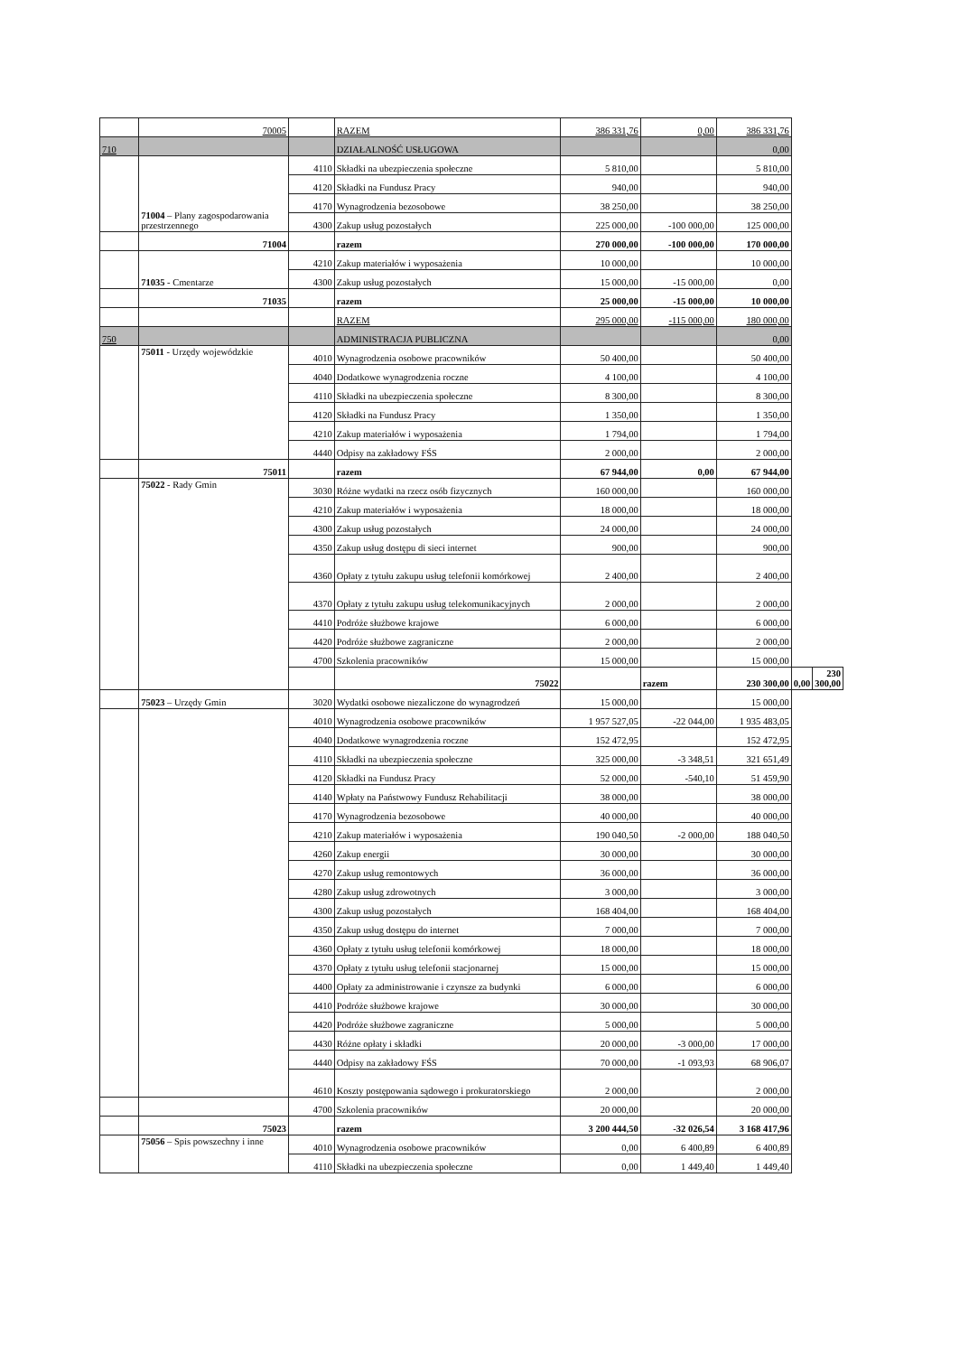| | 70005 | | RAZEM | 386 331,76 | 0,00 | 386 331,76 | | |
| 710 | | | DZIAŁALNOŚĆ USŁUGOWA | | | 0,00 | | |
| | 71004 – Plany zagospodarowania przestrzennego | 4110 | Składki na ubezpieczenia społeczne | 5 810,00 | | 5 810,00 | | |
| | | 4120 | Składki na Fundusz Pracy | 940,00 | | 940,00 | | |
| | | 4170 | Wynagrodzenia bezosobowe | 38 250,00 | | 38 250,00 | | |
| | | 4300 | Zakup usług pozostałych | 225 000,00 | -100 000,00 | 125 000,00 | | |
| | 71004 | | razem | 270 000,00 | -100 000,00 | 170 000,00 | | |
| | 71035 - Cmentarze | 4210 | Zakup materiałów i wyposażenia | 10 000,00 | | 10 000,00 | | |
| | | 4300 | Zakup usług pozostałych | 15 000,00 | -15 000,00 | 0,00 | | |
| | 71035 | | razem | 25 000,00 | -15 000,00 | 10 000,00 | | |
| | | | RAZEM | 295 000,00 | -115 000,00 | 180 000,00 | | |
| 750 | | | ADMINISTRACJA PUBLICZNA | | | 0,00 | | |
| | 75011 - Urzędy wojewódzkie | 4010 | Wynagrodzenia osobowe pracowników | 50 400,00 | | 50 400,00 | | |
| | | 4040 | Dodatkowe wynagrodzenia roczne | 4 100,00 | | 4 100,00 | | |
| | | 4110 | Składki na ubezpieczenia społeczne | 8 300,00 | | 8 300,00 | | |
| | | 4120 | Składki na Fundusz Pracy | 1 350,00 | | 1 350,00 | | |
| | | 4210 | Zakup materiałów i wyposażenia | 1 794,00 | | 1 794,00 | | |
| | | 4440 | Odpisy na zakładowy FŚS | 2 000,00 | | 2 000,00 | | |
| | 75011 | | razem | 67 944,00 | 0,00 | 67 944,00 | | |
| | 75022 - Rady Gmin | 3030 | Różne wydatki na rzecz osób fizycznych | 160 000,00 | | 160 000,00 | | |
| | | 4210 | Zakup materiałów i wyposażenia | 18 000,00 | | 18 000,00 | | |
| | | 4300 | Zakup usług pozostałych | 24 000,00 | | 24 000,00 | | |
| | | 4350 | Zakup usług dostępu di sieci internet | 900,00 | | 900,00 | | |
| | | 4360 | Opłaty z tytułu zakupu usług telefonii komórkowej | 2 400,00 | | 2 400,00 | | |
| | | 4370 | Opłaty z tytułu zakupu usług telekomunikacyjnych | 2 000,00 | | 2 000,00 | | |
| | | 4410 | Podróże służbowe krajowe | 6 000,00 | | 6 000,00 | | |
| | | 4420 | Podróże służbowe zagraniczne | 2 000,00 | | 2 000,00 | | |
| | | 4700 | Szkolenia pracowników | 15 000,00 | | 15 000,00 | | |
| | | | 75022 | | razem | 230 300,00 | 0,00 | 230 300,00 |
| | 75023 – Urzędy Gmin | 3020 | Wydatki osobowe niezaliczone do wynagrodzeń | 15 000,00 | | 15 000,00 | | |
| | | 4010 | Wynagrodzenia osobowe pracowników | 1 957 527,05 | -22 044,00 | 1 935 483,05 | | |
| | | 4040 | Dodatkowe wynagrodzenia roczne | 152 472,95 | | 152 472,95 | | |
| | | 4110 | Składki na ubezpieczenia społeczne | 325 000,00 | -3 348,51 | 321 651,49 | | |
| | | 4120 | Składki na Fundusz Pracy | 52 000,00 | -540,10 | 51 459,90 | | |
| | | 4140 | Wpłaty na Państwowy Fundusz Rehabilitacji | 38 000,00 | | 38 000,00 | | |
| | | 4170 | Wynagrodzenia bezosobowe | 40 000,00 | | 40 000,00 | | |
| | | 4210 | Zakup materiałów i wyposażenia | 190 040,50 | -2 000,00 | 188 040,50 | | |
| | | 4260 | Zakup energii | 30 000,00 | | 30 000,00 | | |
| | | 4270 | Zakup usług remontowych | 36 000,00 | | 36 000,00 | | |
| | | 4280 | Zakup usług zdrowotnych | 3 000,00 | | 3 000,00 | | |
| | | 4300 | Zakup usług pozostałych | 168 404,00 | | 168 404,00 | | |
| | | 4350 | Zakup usług dostępu do internet | 7 000,00 | | 7 000,00 | | |
| | | 4360 | Opłaty z tytułu usług telefonii komórkowej | 18 000,00 | | 18 000,00 | | |
| | | 4370 | Opłaty z tytułu usług telefonii stacjonarnej | 15 000,00 | | 15 000,00 | | |
| | | 4400 | Opłaty za administrowanie i czynsze za budynki | 6 000,00 | | 6 000,00 | | |
| | | 4410 | Podróże służbowe krajowe | 30 000,00 | | 30 000,00 | | |
| | | 4420 | Podróże służbowe zagraniczne | 5 000,00 | | 5 000,00 | | |
| | | 4430 | Różne opłaty i składki | 20 000,00 | -3 000,00 | 17 000,00 | | |
| | | 4440 | Odpisy na zakładowy FŚS | 70 000,00 | -1 093,93 | 68 906,07 | | |
| | | 4610 | Koszty postępowania sądowego i prokuratorskiego | 2 000,00 | | 2 000,00 | | |
| | | 4700 | Szkolenia pracowników | 20 000,00 | | 20 000,00 | | |
| | 75023 | | razem | 3 200 444,50 | -32 026,54 | 3 168 417,96 | | |
| | 75056 – Spis powszechny i inne | 4010 | Wynagrodzenia osobowe pracowników | 0,00 | 6 400,89 | 6 400,89 | | |
| | | 4110 | Składki na ubezpieczenia społeczne | 0,00 | 1 449,40 | 1 449,40 | | |